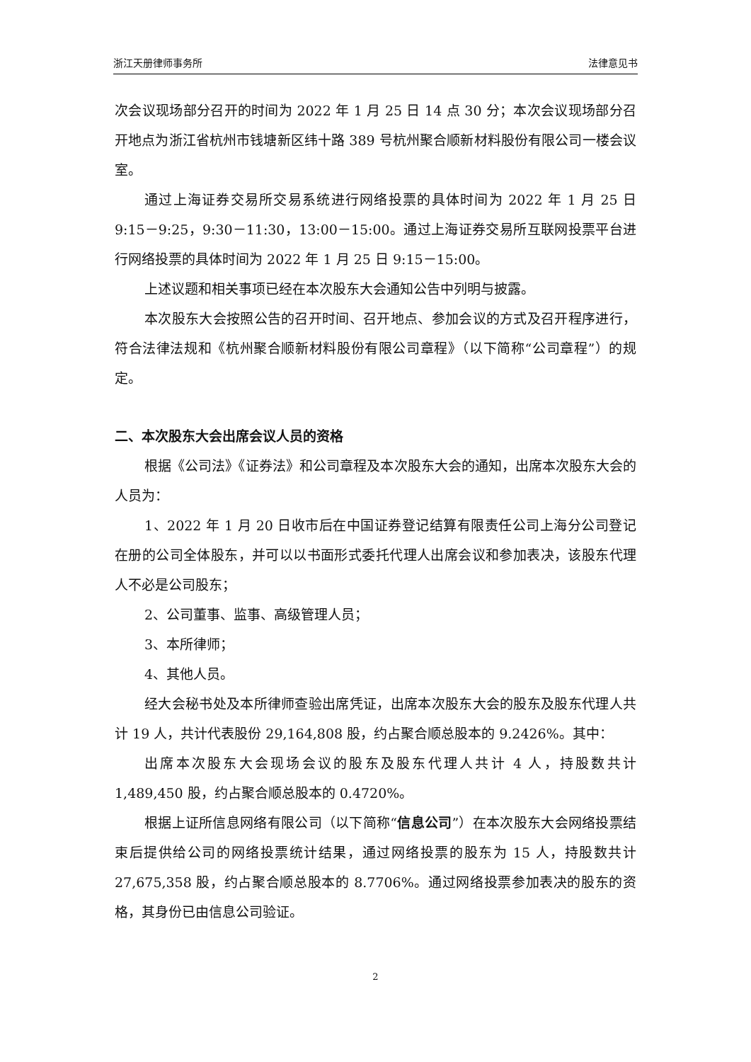浙江天册律师事务所 法律意见书
次会议现场部分召开的时间为 2022 年 1 月 25 日 14 点 30 分；本次会议现场部分召开地点为浙江省杭州市钱塘新区纬十路 389 号杭州聚合顺新材料股份有限公司一楼会议室。
通过上海证券交易所交易系统进行网络投票的具体时间为 2022 年 1 月 25 日 9:15－9:25，9:30－11:30，13:00－15:00。通过上海证券交易所互联网投票平台进行网络投票的具体时间为 2022 年 1 月 25 日 9:15－15:00。
上述议题和相关事项已经在本次股东大会通知公告中列明与披露。
本次股东大会按照公告的召开时间、召开地点、参加会议的方式及召开程序进行，符合法律法规和《杭州聚合顺新材料股份有限公司章程》（以下简称“公司章程”）的规定。
二、本次股东大会出席会议人员的资格
根据《公司法》《证券法》和公司章程及本次股东大会的通知，出席本次股东大会的人员为：
1、2022 年 1 月 20 日收市后在中国证券登记结算有限责任公司上海分公司登记在册的公司全体股东，并可以以书面形式委托代理人出席会议和参加表决，该股东代理人不必是公司股东；
2、公司董事、监事、高级管理人员；
3、本所律师；
4、其他人员。
经大会秘书处及本所律师查验出席凭证，出席本次股东大会的股东及股东代理人共计 19 人，共计代表股份 29,164,808 股，约占聚合顺总股本的 9.2426%。其中：
出席本次股东大会现场会议的股东及股东代理人共计 4 人，持股数共计 1,489,450 股，约占聚合顺总股本的 0.4720%。
根据上证所信息网络有限公司（以下简称“信息公司”）在本次股东大会网络投票结束后提供给公司的网络投票统计结果，通过网络投票的股东为 15 人，持股数共计 27,675,358 股，约占聚合顺总股本的 8.7706%。通过网络投票参加表决的股东的资格，其身份已由信息公司验证。
2